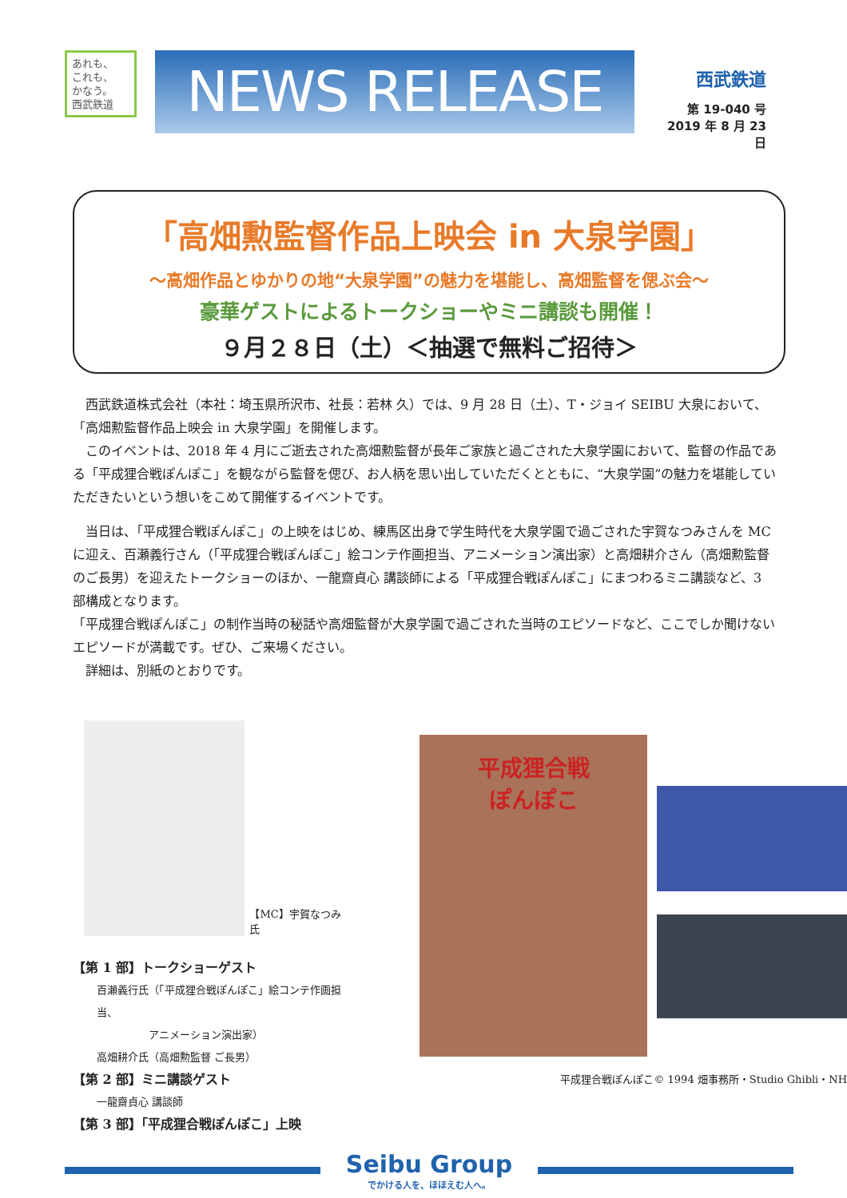あれも、
これも、
かなう。
西武鉄道
NEWS RELEASE
西武鉄道
第 19-040 号
2019 年 8 月 23 日
「高畑勲監督作品上映会 in 大泉学園」
～高畑作品とゆかりの地“大泉学園”の魅力を堪能し、高畑監督を偲ぶ会～
豪華ゲストによるトークショーやミニ講談も開催！
９月２８日（土）＜抽選で無料ご招待＞
西武鉄道株式会社（本社：埼玉県所沢市、社長：若林 久）では、9 月 28 日（土）、T・ジョイ SEIBU 大泉において、「高畑勲監督作品上映会 in 大泉学園」を開催します。
このイベントは、2018 年 4 月にご逝去された高畑勲監督が長年ご家族と過ごされた大泉学園において、監督の作品である「平成狸合戦ぽんぽこ」を観ながら監督を偲び、お人柄を思い出していただくとともに、“大泉学園”の魅力を堪能していただきたいという想いをこめて開催するイベントです。
当日は、「平成狸合戦ぽんぽこ」の上映をはじめ、練馬区出身で学生時代を大泉学園で過ごされた宇賀なつみさんを MC に迎え、百瀬義行さん（「平成狸合戦ぽんぽこ」絵コンテ作画担当、アニメーション演出家）と高畑耕介さん（高畑勲監督のご長男）を迎えたトークショーのほか、一龍齋貞心 講談師による「平成狸合戦ぽんぽこ」にまつわるミニ講談など、3 部構成となります。
「平成狸合戦ぽんぽこ」の制作当時の秘話や高畑監督が大泉学園で過ごされた当時のエピソードなど、ここでしか聞けないエピソードが満載です。ぜひ、ご来場ください。
詳細は、別紙のとおりです。
【MC】宇賀なつみ氏
【第 1 部】トークショーゲスト
百瀬義行氏（「平成狸合戦ぽんぽこ」絵コンテ作画担当、
　　　　　アニメーション演出家）
高畑耕介氏（高畑勲監督 ご長男）
【第 2 部】ミニ講談ゲスト
一龍齋貞心 講談師
【第 3 部】「平成狸合戦ぽんぽこ」上映
平成狸合戦
ぽんぽこ
平成狸合戦ぽんぽこ© 1994 畑事務所・Studio Ghibli・NH
Seibu Group
でかける人を、ほほえむ人へ。